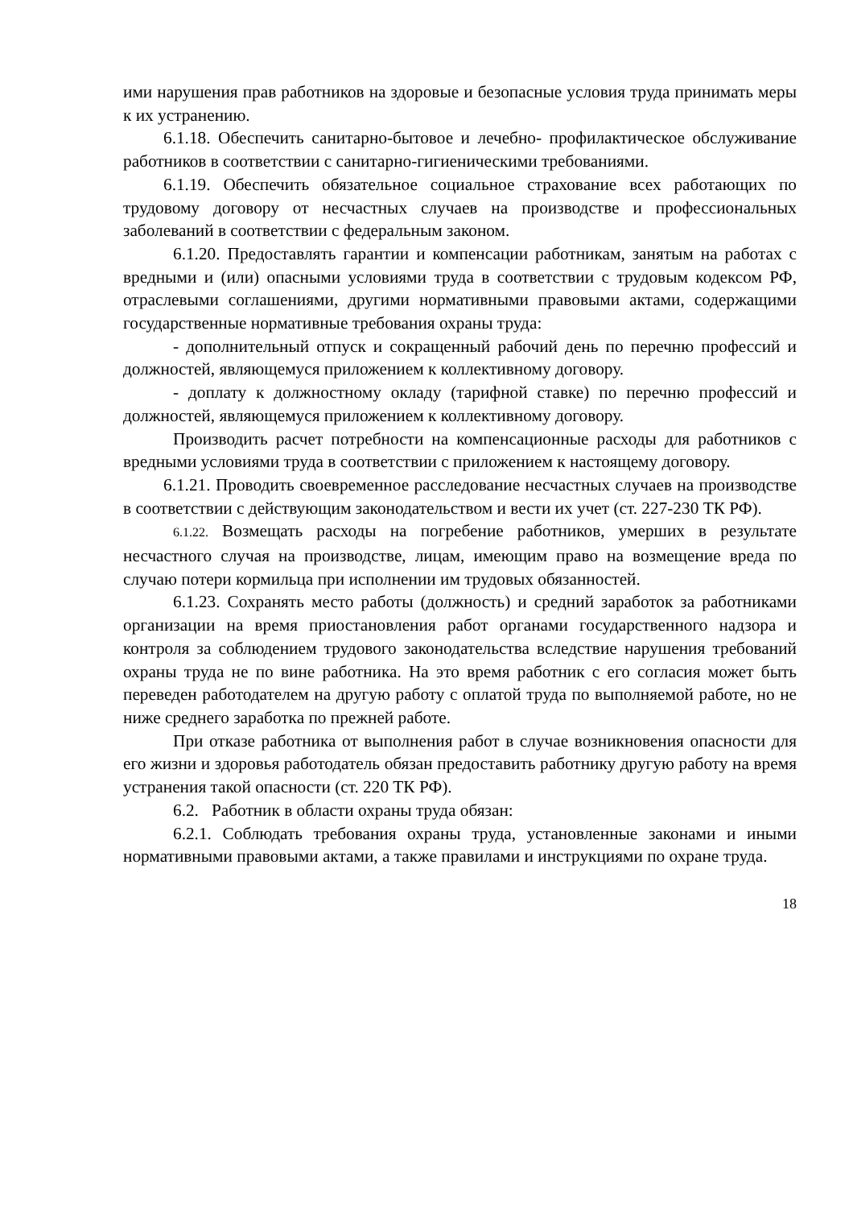ими нарушения прав работников на здоровые и безопасные условия труда принимать меры к их устранению.
6.1.18. Обеспечить санитарно-бытовое и лечебно- профилактическое обслуживание работников в соответствии с санитарно-гигиеническими требованиями.
6.1.19. Обеспечить обязательное социальное страхование всех работающих по трудовому договору от несчастных случаев на производстве и профессиональных заболеваний в соответствии с федеральным законом.
6.1.20. Предоставлять гарантии и компенсации работникам, занятым на работах с вредными и (или) опасными условиями труда в соответствии с трудовым кодексом РФ, отраслевыми соглашениями, другими нормативными правовыми актами, содержащими государственные нормативные требования охраны труда:
- дополнительный отпуск и сокращенный рабочий день по перечню профессий и должностей, являющемуся приложением к коллективному договору.
- доплату к должностному окладу (тарифной ставке) по перечню профессий и должностей, являющемуся приложением к коллективному договору.
Производить расчет потребности на компенсационные расходы для работников с вредными условиями труда в соответствии с приложением к настоящему договору.
6.1.21. Проводить своевременное расследование несчастных случаев на производстве в соответствии с действующим законодательством и вести их учет (ст. 227-230 ТК РФ).
6.1.22. Возмещать расходы на погребение работников, умерших в результате несчастного случая на производстве, лицам, имеющим право на возмещение вреда по случаю потери кормильца при исполнении им трудовых обязанностей.
6.1.23. Сохранять место работы (должность) и средний заработок за работниками организации на время приостановления работ органами государственного надзора и контроля за соблюдением трудового законодательства вследствие нарушения требований охраны труда не по вине работника. На это время работник с его согласия может быть переведен работодателем на другую работу с оплатой труда по выполняемой работе, но не ниже среднего заработка по прежней работе.
При отказе работника от выполнения работ в случае возникновения опасности для его жизни и здоровья работодатель обязан предоставить работнику другую работу на время устранения такой опасности (ст. 220 ТК РФ).
6.2. Работник в области охраны труда обязан:
6.2.1. Соблюдать требования охраны труда, установленные законами и иными нормативными правовыми актами, а также правилами и инструкциями по охране труда.
18